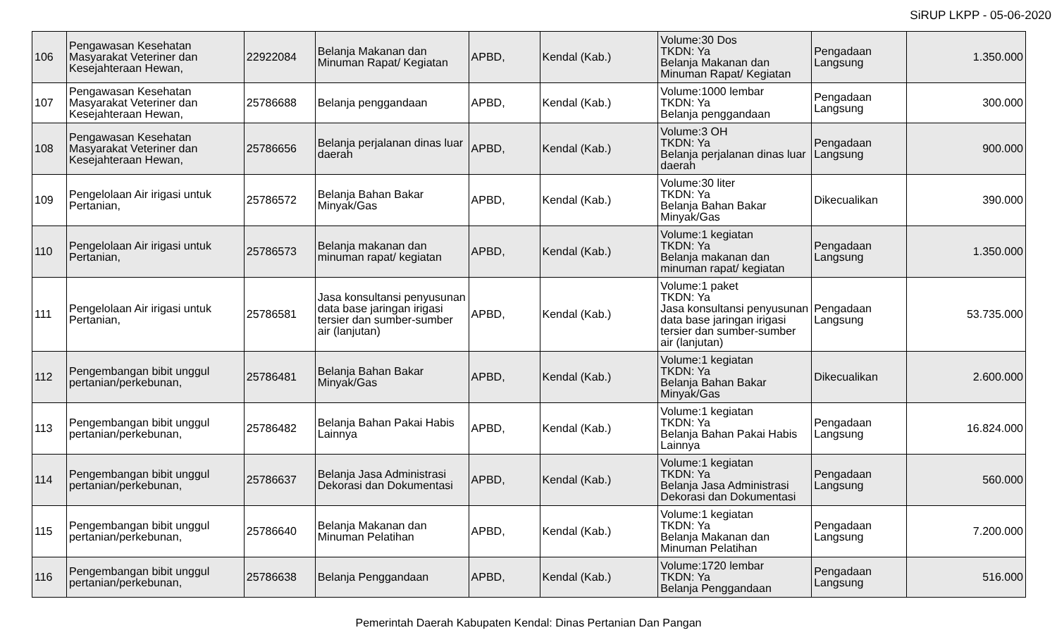SiRUP LKPP - 05-06-2020
| 106 | Pengawasan Kesehatan Masyarakat Veteriner dan Kesejahteraan Hewan, | 22922084 | Belanja Makanan dan Minuman Rapat/ Kegiatan | APBD, | Kendal (Kab.) | Volume:30 Dos TKDN: Ya Belanja Makanan dan Minuman Rapat/ Kegiatan | Pengadaan Langsung | 1.350.000 |
| 107 | Pengawasan Kesehatan Masyarakat Veteriner dan Kesejahteraan Hewan, | 25786688 | Belanja penggandaan | APBD, | Kendal (Kab.) | Volume:1000 lembar TKDN: Ya Belanja penggandaan | Pengadaan Langsung | 300.000 |
| 108 | Pengawasan Kesehatan Masyarakat Veteriner dan Kesejahteraan Hewan, | 25786656 | Belanja perjalanan dinas luar daerah | APBD, | Kendal (Kab.) | Volume:3 OH TKDN: Ya Belanja perjalanan dinas luar daerah | Pengadaan Langsung | 900.000 |
| 109 | Pengelolaan Air irigasi untuk Pertanian, | 25786572 | Belanja Bahan Bakar Minyak/Gas | APBD, | Kendal (Kab.) | Volume:30 liter TKDN: Ya Belanja Bahan Bakar Minyak/Gas | Dikecualikan | 390.000 |
| 110 | Pengelolaan Air irigasi untuk Pertanian, | 25786573 | Belanja makanan dan minuman rapat/ kegiatan | APBD, | Kendal (Kab.) | Volume:1 kegiatan TKDN: Ya Belanja makanan dan minuman rapat/ kegiatan | Pengadaan Langsung | 1.350.000 |
| 111 | Pengelolaan Air irigasi untuk Pertanian, | 25786581 | Jasa konsultansi penyusunan data base jaringan irigasi tersier dan sumber-sumber air (lanjutan) | APBD, | Kendal (Kab.) | Volume:1 paket TKDN: Ya Jasa konsultansi penyusunan data base jaringan irigasi tersier dan sumber-sumber air (lanjutan) | Pengadaan Langsung | 53.735.000 |
| 112 | Pengembangan bibit unggul pertanian/perkebunan, | 25786481 | Belanja Bahan Bakar Minyak/Gas | APBD, | Kendal (Kab.) | Volume:1 kegiatan TKDN: Ya Belanja Bahan Bakar Minyak/Gas | Dikecualikan | 2.600.000 |
| 113 | Pengembangan bibit unggul pertanian/perkebunan, | 25786482 | Belanja Bahan Pakai Habis Lainnya | APBD, | Kendal (Kab.) | Volume:1 kegiatan TKDN: Ya Belanja Bahan Pakai Habis Lainnya | Pengadaan Langsung | 16.824.000 |
| 114 | Pengembangan bibit unggul pertanian/perkebunan, | 25786637 | Belanja Jasa Administrasi Dekorasi dan Dokumentasi | APBD, | Kendal (Kab.) | Volume:1 kegiatan TKDN: Ya Belanja Jasa Administrasi Dekorasi dan Dokumentasi | Pengadaan Langsung | 560.000 |
| 115 | Pengembangan bibit unggul pertanian/perkebunan, | 25786640 | Belanja Makanan dan Minuman Pelatihan | APBD, | Kendal (Kab.) | Volume:1 kegiatan TKDN: Ya Belanja Makanan dan Minuman Pelatihan | Pengadaan Langsung | 7.200.000 |
| 116 | Pengembangan bibit unggul pertanian/perkebunan, | 25786638 | Belanja Penggandaan | APBD, | Kendal (Kab.) | Volume:1720 lembar TKDN: Ya Belanja Penggandaan | Pengadaan Langsung | 516.000 |
Pemerintah Daerah Kabupaten Kendal: Dinas Pertanian Dan Pangan